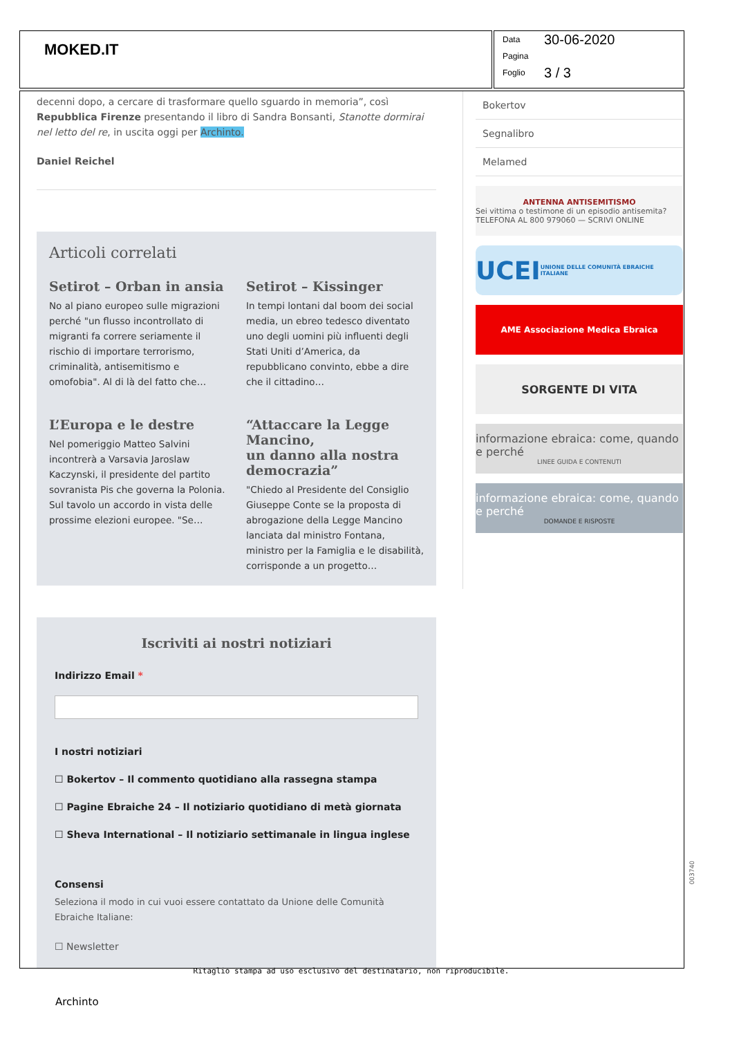MOKED.IT
Data 30-06-2020
Pagina
Foglio 3 / 3
decenni dopo, a cercare di trasformare quello sguardo in memoria”, così Repubblica Firenze presentando il libro di Sandra Bonsanti, Stanotte dormirai nel letto del re, in uscita oggi per Archinto.
Daniel Reichel
Articoli correlati
Setirot – Orban in ansia
No al piano europeo sulle migrazioni perché "un flusso incontrollato di migranti fa correre seriamente il rischio di importare terrorismo, criminalità, antisemitismo e omofobia". Al di là del fatto che…
Setirot – Kissinger
In tempi lontani dal boom dei social media, un ebreo tedesco diventato uno degli uomini più influenti degli Stati Uniti d’America, da repubblicano convinto, ebbe a dire che il cittadino…
L’Europa e le destre
Nel pomeriggio Matteo Salvini incontrerà a Varsavia Jaroslaw Kaczynski, il presidente del partito sovranista Pis che governa la Polonia. Sul tavolo un accordo in vista delle prossime elezioni europee. "Se…
“Attaccare la Legge Mancino,
un danno alla nostra democrazia”
"Chiedo al Presidente del Consiglio Giuseppe Conte se la proposta di abrogazione della Legge Mancino lanciata dal ministro Fontana, ministro per la Famiglia e le disabilità, corrisponde a un progetto…
Iscriviti ai nostri notiziari
Indirizzo Email *
I nostri notiziari
☐ Bokertov – Il commento quotidiano alla rassegna stampa
☐ Pagine Ebraiche 24 – Il notiziario quotidiano di metà giornata
☐ Sheva International – Il notiziario settimanale in lingua inglese
Consensi
Seleziona il modo in cui vuoi essere contattato da Unione delle Comunità Ebraiche Italiane:
☐ Newsletter
Bokertov
Segnalibro
Melamed
ANTENNA ANTISEMITISMO
Sei vittima o testimone di un episodio antisemita? TELEFONA AL 800 979060 — SCRIVI ONLINE
UCEI UNIONE DELLE COMUNITÀ EBRAICHE ITALIANE
AME Associazione Medica Ebraica
SORGENTE DI VITA
informazione ebraica: come, quando e perché
LINEE GUIDA E CONTENUTI
informazione ebraica: come, quando e perché
DOMANDE E RISPOSTE
Ritaglio stampa ad uso esclusivo del destinatario, non riproducibile.
003740
Archinto